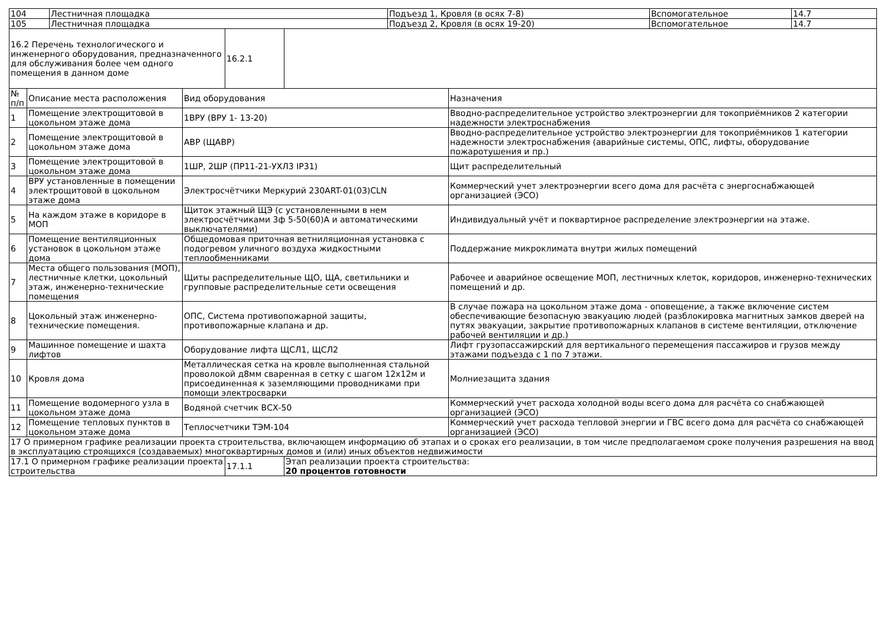| 104 | Лестничная площадка | Подъезд 1, Кровля (в осях 7-8) | Вспомогательное | 14.7 |
| 105 | Лестничная площадка | Подъезд 2, Кровля (в осях 19-20) | Вспомогательное | 14.7 |
| 16.2 Перечень технологического и инженерного оборудования, предназначенного для обслуживания более чем одного помещения в данном доме | 16.2.1 | |
| № п/п | Описание места расположения | Вид оборудования | Назначения |
| 1 | Помещение электрощитовой в цокольном этаже дома | 1ВРУ (ВРУ 1- 13-20) | Вводно-распределительное устройство электроэнергии для токоприёмников 2 категории надежности электроснабжения |
| 2 | Помещение электрощитовой в цокольном этаже дома | АВР (ЩАВР) | Вводно-распределительное устройство электроэнергии для токоприёмников 1 категории надежности электроснабжения (аварийные системы, ОПС, лифты, оборудование пожаротушения и пр.) |
| 3 | Помещение электрощитовой в цокольном этаже дома | 1ШР, 2ШР (ПР11-21-УХЛ3 IP31) | Щит распределительный |
| 4 | ВРУ установленные в помещении электрощитовой в цокольном этаже дома | Электросчётчики Меркурий 230ART-01(03)CLN | Коммерческий учет электроэнергии всего дома для расчёта с энергоснабжающей организацией (ЭСО) |
| 5 | На каждом этаже в коридоре в МОП | Щиток этажный ЩЭ (с установленными в нем электросчётчиками 3ф 5-50(60)А и автоматическими выключателями) | Индивидуальный учёт и поквартирное распределение электроэнергии на этаже. |
| 6 | Помещение вентиляционных установок в цокольном этаже дома | Общедомовая приточная ветниляционная установка с подогревом уличного воздуха жидкостными теплообменниками | Поддержание микроклимата внутри жилых помещений |
| 7 | Места общего пользования (МОП), лестничные клетки, цокольный этаж, инженерно-технические помещения | Щиты распределительные ЩО, ЩА, светильники и групповые распределительные сети освещения | Рабочее и аварийное освещение МОП, лестничных клеток, коридоров, инженерно-технических помещений и др. |
| 8 | Цокольный этаж инженерно-технические помещения. | ОПС, Система противопожарной защиты, противопожарные клапана и др. | В случае пожара на цокольном этаже дома - оповещение, а также включение систем обеспечивающие безопасную эвакуацию людей (разблокировка магнитных замков дверей на путях эвакуации, закрытие противопожарных клапанов в системе вентиляции, отключение рабочей вентиляции и др.) |
| 9 | Машинное помещение и шахта лифтов | Оборудование лифта ЩСЛ1, ЩСЛ2 | Лифт грузопассажирский для вертикального перемещения пассажиров и грузов между этажами подъезда с 1 по 7 этажи. |
| 10 | Кровля дома | Металлическая сетка на кровле выполненная стальной проволокой д8мм сваренная в сетку с шагом 12х12м и присоединенная к заземляющими проводниками при помощи электросварки | Молниезащита здания |
| 11 | Помещение водомерного узла в цокольном этаже дома | Водяной счетчик ВСХ-50 | Коммерческий учет расхода холодной воды всего дома для расчёта со снабжающей организацией (ЭСО) |
| 12 | Помещение тепловых пунктов в цокольном этаже дома | Теплосчетчики ТЭМ-104 | Коммерческий учет расхода тепловой энергии и ГВС всего дома для расчёта со снабжающей организацией (ЭСО) |
| 17 О примерном графике реализации проекта строительства, включающем информацию об этапах и о сроках его реализации, в том числе предполагаемом сроке получения разрешения на ввод в эксплуатацию строящихся (создаваемых) многоквартирных домов и (или) иных объектов недвижимости |
| 17.1 О примерном графике реализации проекта строительства | 17.1.1 | Этап реализации проекта строительства: 20 процентов готовности |